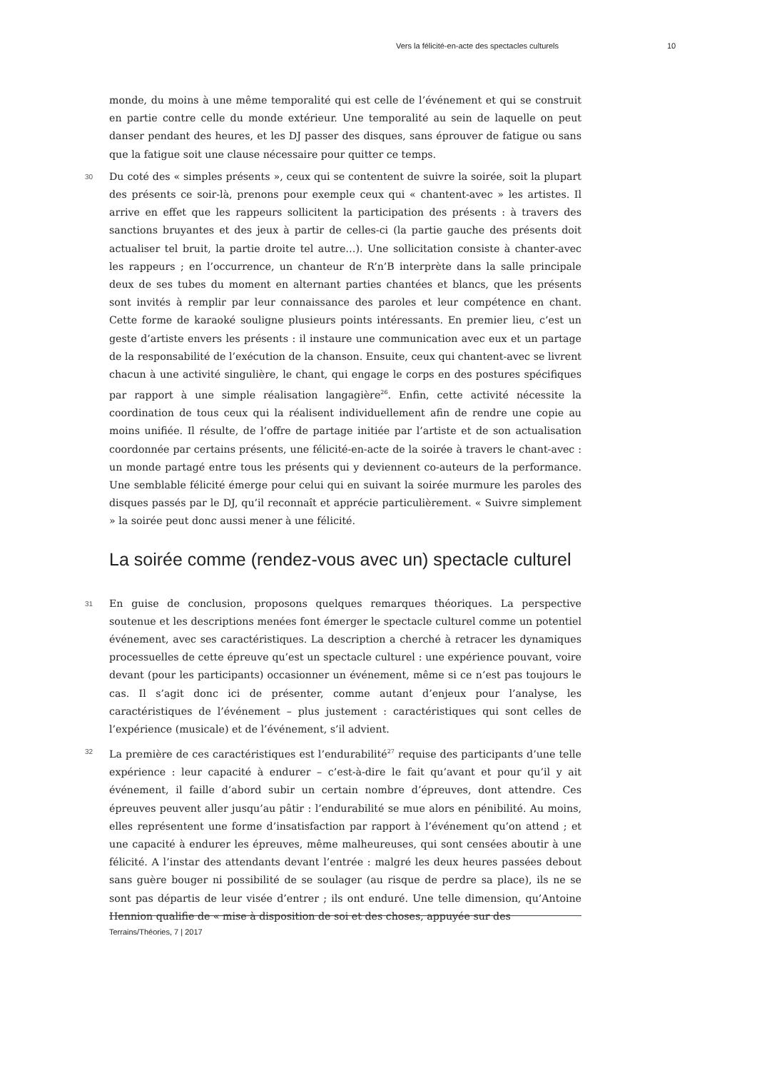Vers la félicité-en-acte des spectacles culturels 10
monde, du moins à une même temporalité qui est celle de l’événement et qui se construit en partie contre celle du monde extérieur. Une temporalité au sein de laquelle on peut danser pendant des heures, et les DJ passer des disques, sans éprouver de fatigue ou sans que la fatigue soit une clause nécessaire pour quitter ce temps.
30 Du coté des « simples présents », ceux qui se contentent de suivre la soirée, soit la plupart des présents ce soir-là, prenons pour exemple ceux qui « chantent-avec » les artistes. Il arrive en effet que les rappeurs sollicitent la participation des présents : à travers des sanctions bruyantes et des jeux à partir de celles-ci (la partie gauche des présents doit actualiser tel bruit, la partie droite tel autre…). Une sollicitation consiste à chanter-avec les rappeurs ; en l’occurrence, un chanteur de R’n’B interprète dans la salle principale deux de ses tubes du moment en alternant parties chantées et blancs, que les présents sont invités à remplir par leur connaissance des paroles et leur compétence en chant. Cette forme de karaoké souligne plusieurs points intéressants. En premier lieu, c’est un geste d’artiste envers les présents : il instaure une communication avec eux et un partage de la responsabilité de l’exécution de la chanson. Ensuite, ceux qui chantent-avec se livrent chacun à une activité singulière, le chant, qui engage le corps en des postures spécifiques par rapport à une simple réalisation langagière<sup>26</sup>. Enfin, cette activité nécessite la coordination de tous ceux qui la réalisent individuellement afin de rendre une copie au moins unifiée. Il résulte, de l’offre de partage initiée par l’artiste et de son actualisation coordonnée par certains présents, une félicité-en-acte de la soirée à travers le chant-avec : un monde partagé entre tous les présents qui y deviennent co-auteurs de la performance. Une semblable félicité émerge pour celui qui en suivant la soirée murmure les paroles des disques passés par le DJ, qu’il reconnaît et apprécie particulièrement. « Suivre simplement » la soirée peut donc aussi mener à une félicité.
La soirée comme (rendez-vous avec un) spectacle culturel
31 En guise de conclusion, proposons quelques remarques théoriques. La perspective soutenue et les descriptions menées font émerger le spectacle culturel comme un potentiel événement, avec ses caractéristiques. La description a cherché à retracer les dynamiques processuelles de cette épreuve qu’est un spectacle culturel : une expérience pouvant, voire devant (pour les participants) occasionner un événement, même si ce n’est pas toujours le cas. Il s’agit donc ici de présenter, comme autant d’enjeux pour l’analyse, les caractéristiques de l’événement – plus justement : caractéristiques qui sont celles de l’expérience (musicale) et de l’événement, s’il advient.
32 La première de ces caractéristiques est l’endurabilité<sup>27</sup> requise des participants d’une telle expérience : leur capacité à endurer – c’est-à-dire le fait qu’avant et pour qu’il y ait événement, il faille d’abord subir un certain nombre d’épreuves, dont attendre. Ces épreuves peuvent aller jusqu’au pâtir : l’endurabilité se mue alors en pénibilité. Au moins, elles représentent une forme d’insatisfaction par rapport à l’événement qu’on attend ; et une capacité à endurer les épreuves, même malheureuses, qui sont censées aboutir à une félicité. A l’instar des attendants devant l’entrée : malgré les deux heures passées debout sans guère bouger ni possibilité de se soulager (au risque de perdre sa place), ils ne se sont pas départis de leur visée d’entrer ; ils ont enduré. Une telle dimension, qu’Antoine Hennion qualifie de « mise à disposition de soi et des choses, appuyée sur des
Terrains/Théories, 7 | 2017